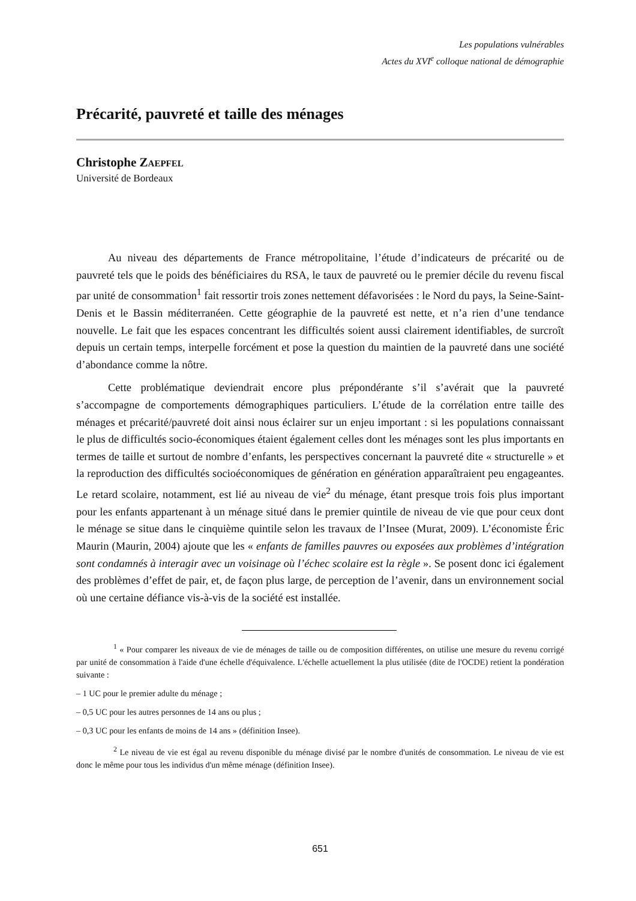Les populations vulnérables
Actes du XVI<sup>e</sup> colloque national de démographie
Précarité, pauvreté et taille des ménages
Christophe ZAEPFEL
Université de Bordeaux
Au niveau des départements de France métropolitaine, l’étude d’indicateurs de précarité ou de pauvreté tels que le poids des bénéficiaires du RSA, le taux de pauvreté ou le premier décile du revenu fiscal par unité de consommation<sup>1</sup> fait ressortir trois zones nettement défavorisées : le Nord du pays, la Seine-Saint-Denis et le Bassin méditerranéen. Cette géographie de la pauvreté est nette, et n’a rien d’une tendance nouvelle. Le fait que les espaces concentrant les difficultés soient aussi clairement identifiables, de surcroît depuis un certain temps, interpelle forcément et pose la question du maintien de la pauvreté dans une société d’abondance comme la nôtre.
Cette problématique deviendrait encore plus prépondérante s’il s’avérait que la pauvreté s’accompagne de comportements démographiques particuliers. L’étude de la corrélation entre taille des ménages et précarité/pauvreté doit ainsi nous éclairer sur un enjeu important : si les populations connaissant le plus de difficultés socio-économiques étaient également celles dont les ménages sont les plus importants en termes de taille et surtout de nombre d’enfants, les perspectives concernant la pauvreté dite « structurelle » et la reproduction des difficultés socioéconomiques de génération en génération apparaîtraient peu engageantes. Le retard scolaire, notamment, est lié au niveau de vie<sup>2</sup> du ménage, étant presque trois fois plus important pour les enfants appartenant à un ménage situé dans le premier quintile de niveau de vie que pour ceux dont le ménage se situe dans le cinquième quintile selon les travaux de l’Insee (Murat, 2009). L’économiste Éric Maurin (Maurin, 2004) ajoute que les « enfants de familles pauvres ou exposées aux problèmes d’intégration sont condamnés à interagir avec un voisinage où l’échec scolaire est la règle ». Se posent donc ici également des problèmes d’effet de pair, et, de façon plus large, de perception de l’avenir, dans un environnement social où une certaine défiance vis-à-vis de la société est installée.
<sup>1</sup> « Pour comparer les niveaux de vie de ménages de taille ou de composition différentes, on utilise une mesure du revenu corrigé par unité de consommation à l'aide d'une échelle d'équivalence. L'échelle actuellement la plus utilisée (dite de l'OCDE) retient la pondération suivante :
– 1 UC pour le premier adulte du ménage ;
– 0,5 UC pour les autres personnes de 14 ans ou plus ;
– 0,3 UC pour les enfants de moins de 14 ans » (définition Insee).
<sup>2</sup> Le niveau de vie est égal au revenu disponible du ménage divisé par le nombre d'unités de consommation. Le niveau de vie est donc le même pour tous les individus d'un même ménage (définition Insee).
651